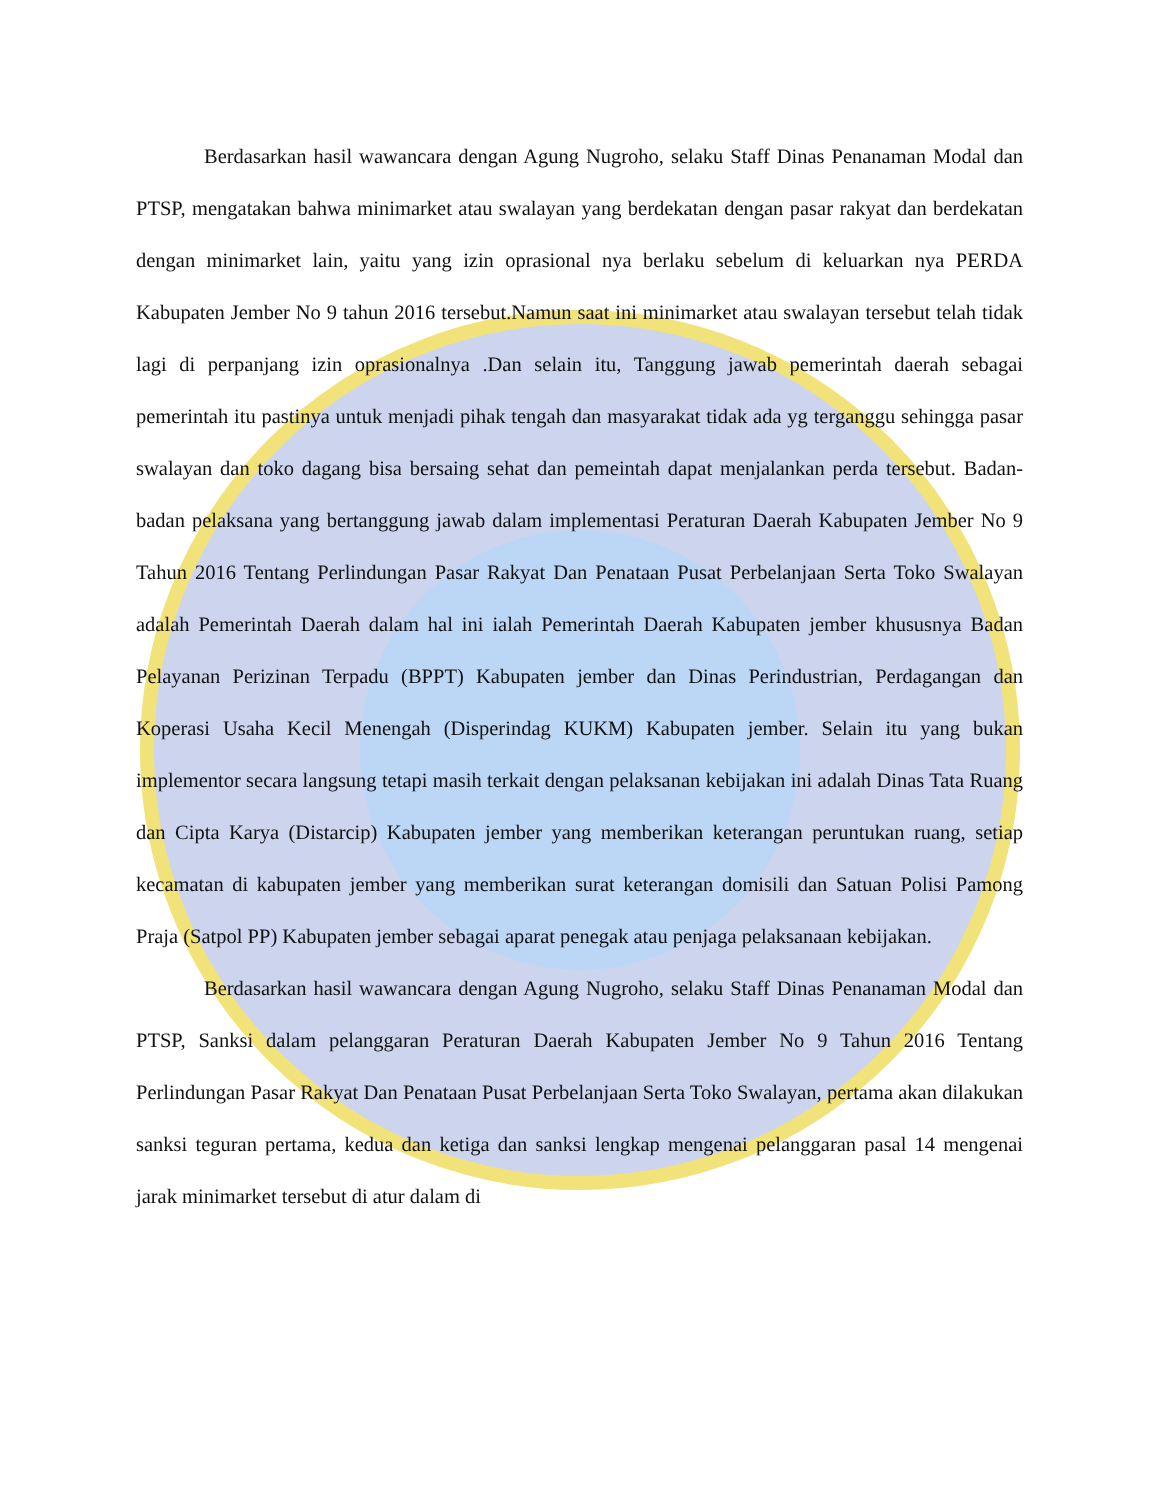Berdasarkan hasil wawancara dengan Agung Nugroho, selaku Staff Dinas Penanaman Modal dan PTSP, mengatakan bahwa minimarket atau swalayan yang berdekatan dengan pasar rakyat dan berdekatan dengan minimarket lain, yaitu yang izin oprasional nya berlaku sebelum di keluarkan nya PERDA Kabupaten Jember No 9 tahun 2016 tersebut.Namun saat ini minimarket atau swalayan tersebut telah tidak lagi di perpanjang izin oprasionalnya .Dan selain itu, Tanggung jawab pemerintah daerah sebagai pemerintah itu pastinya untuk menjadi pihak tengah dan masyarakat tidak ada yg terganggu sehingga pasar swalayan dan toko dagang bisa bersaing sehat dan pemeintah dapat menjalankan perda tersebut. Badan-badan pelaksana yang bertanggung jawab dalam implementasi Peraturan Daerah Kabupaten Jember No 9 Tahun 2016 Tentang Perlindungan Pasar Rakyat Dan Penataan Pusat Perbelanjaan Serta Toko Swalayan adalah Pemerintah Daerah dalam hal ini ialah Pemerintah Daerah Kabupaten jember khususnya Badan Pelayanan Perizinan Terpadu (BPPT) Kabupaten jember dan Dinas Perindustrian, Perdagangan dan Koperasi Usaha Kecil Menengah (Disperindag KUKM) Kabupaten jember. Selain itu yang bukan implementor secara langsung tetapi masih terkait dengan pelaksanan kebijakan ini adalah Dinas Tata Ruang dan Cipta Karya (Distarcip) Kabupaten jember yang memberikan keterangan peruntukan ruang, setiap kecamatan di kabupaten jember yang memberikan surat keterangan domisili dan Satuan Polisi Pamong Praja (Satpol PP) Kabupaten jember sebagai aparat penegak atau penjaga pelaksanaan kebijakan.
Berdasarkan hasil wawancara dengan Agung Nugroho, selaku Staff Dinas Penanaman Modal dan PTSP, Sanksi dalam pelanggaran Peraturan Daerah Kabupaten Jember No 9 Tahun 2016 Tentang Perlindungan Pasar Rakyat Dan Penataan Pusat Perbelanjaan Serta Toko Swalayan, pertama akan dilakukan sanksi teguran pertama, kedua dan ketiga dan sanksi lengkap mengenai pelanggaran pasal 14 mengenai jarak minimarket tersebut di atur dalam di